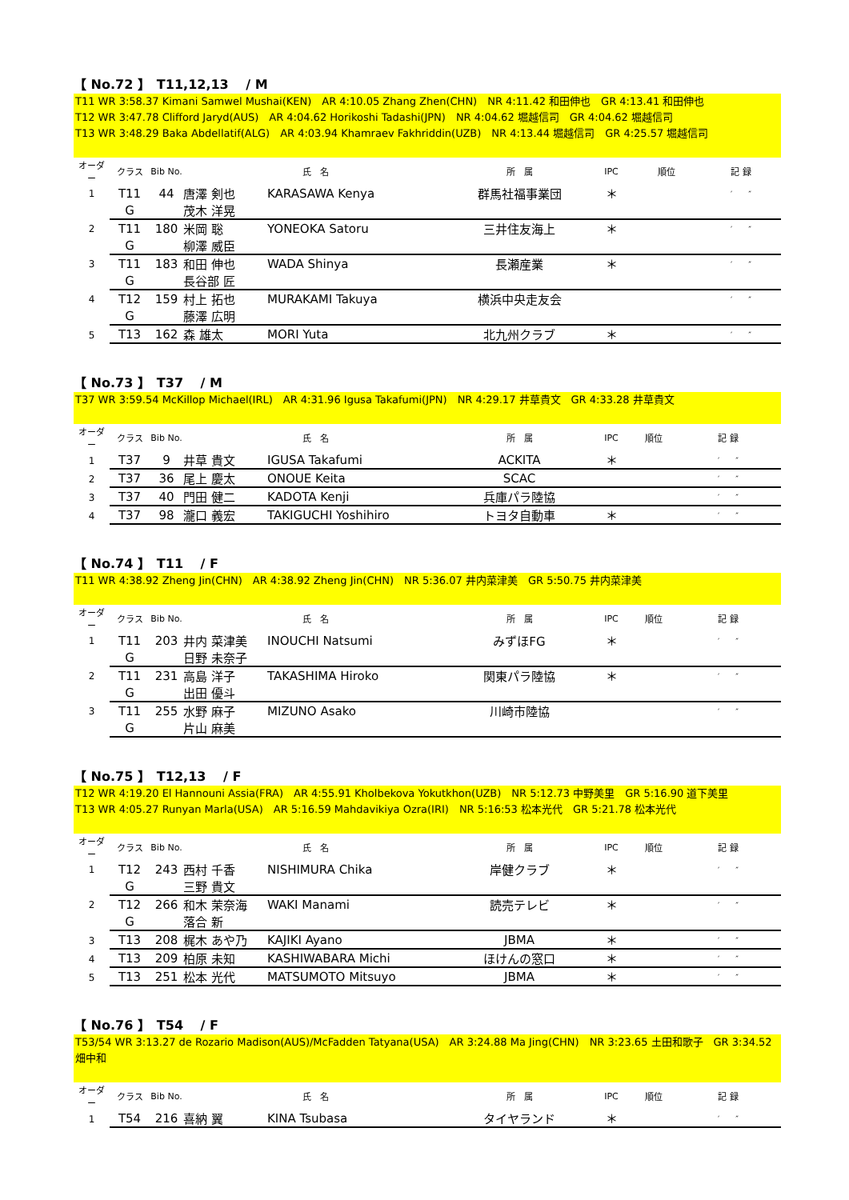【 No.72 】　T11,12,13　 / M
T11 WR 3:58.37 Kimani Samwel Mushai(KEN)　AR 4:10.05 Zhang Zhen(CHN)　NR 4:11.42 和田伸也　GR 4:13.41 和田伸也
T12 WR 3:47.78 Clifford Jaryd(AUS)　AR 4:04.62 Horikoshi Tadashi(JPN)　NR 4:04.62 堀越信司　GR 4:04.62 堀越信司
T13 WR 3:48.29 Baka Abdellatif(ALG)　AR 4:03.94 Khamraev Fakhriddin(UZB)　NR 4:13.44 堀越信司　GR 4:25.57 堀越信司
| オーダー | クラス | Bib No. | 氏 名 | | 所 属 | IPC | 順位 | 記 録 |
| --- | --- | --- | --- | --- | --- | --- | --- | --- |
| 1 | T11 | 44 | 唐澤 剣也 | KARASAWA Kenya | 群馬社福事業団 | ＊ | | ′ ″ |
| | G | | 茂木 洋晃 | | | | | |
| 2 | T11 | 180 | 米岡 聡 | YONEOKA Satoru | 三井住友海上 | ＊ | | ′ ″ |
| | G | | 柳澤 威臣 | | | | | |
| 3 | T11 | 183 | 和田 伸也 | WADA Shinya | 長瀬産業 | ＊ | | ′ ″ |
| | G | | 長谷部 匠 | | | | | |
| 4 | T12 | 159 | 村上 拓也 | MURAKAMI Takuya | 横浜中央走友会 | | | ′ ″ |
| | G | | 藤澤 広明 | | | | | |
| 5 | T13 | 162 | 森 雄太 | MORI Yuta | 北九州クラブ | ＊ | | ′ ″ |
【 No.73 】　T37　 / M
T37 WR 3:59.54 McKillop Michael(IRL)　AR 4:31.96 Igusa Takafumi(JPN)　NR 4:29.17 井草貴文　GR 4:33.28 井草貴文
| オーダー | クラス | Bib No. | 氏 名 | | 所 属 | IPC | 順位 | 記 録 |
| --- | --- | --- | --- | --- | --- | --- | --- | --- |
| 1 | T37 | 9 | 井草 貴文 | IGUSA Takafumi | ACKITA | ＊ | | ′ ″ |
| 2 | T37 | 36 | 尾上 慶太 | ONOUE Keita | SCAC | | | ′ ″ |
| 3 | T37 | 40 | 門田 健二 | KADOTA Kenji | 兵庫パラ陸協 | | | ′ ″ |
| 4 | T37 | 98 | 瀧口 義宏 | TAKIGUCHI Yoshihiro | トヨタ自動車 | ＊ | | ′ ″ |
【 No.74 】　T11　 / F
T11 WR 4:38.92 Zheng Jin(CHN)　AR 4:38.92 Zheng Jin(CHN)　NR 5:36.07 井内菜津美　GR 5:50.75 井内菜津美
| オーダー | クラス | Bib No. | 氏 名 | | 所 属 | IPC | 順位 | 記 録 |
| --- | --- | --- | --- | --- | --- | --- | --- | --- |
| 1 | T11 | 203 | 井内 菜津美 | INOUCHI Natsumi | みずほFG | ＊ | | ′ ″ |
| | G | | 日野 未奈子 | | | | | |
| 2 | T11 | 231 | 高島 洋子 | TAKASHIMA Hiroko | 関東パラ陸協 | ＊ | | ′ ″ |
| | G | | 出田 優斗 | | | | | |
| 3 | T11 | 255 | 水野 麻子 | MIZUNO Asako | 川崎市陸協 | | | ′ ″ |
| | G | | 片山 麻美 | | | | | |
【 No.75 】　T12,13　 / F
T12 WR 4:19.20 El Hannouni Assia(FRA)　AR 4:55.91 Kholbekova Yokutkhon(UZB)　NR 5:12.73 中野美里　GR 5:16.90 道下美里
T13 WR 4:05.27 Runyan Marla(USA)　AR 5:16.59 Mahdavikiya Ozra(IRI)　NR 5:16:53 松本光代　GR 5:21.78 松本光代
| オーダー | クラス | Bib No. | 氏 名 | | 所 属 | IPC | 順位 | 記 録 |
| --- | --- | --- | --- | --- | --- | --- | --- | --- |
| 1 | T12 | 243 | 西村 千香 | NISHIMURA Chika | 岸健クラブ | ＊ | | ′ ″ |
| | G | | 三野 貴文 | | | | | |
| 2 | T12 | 266 | 和木 茉奈海 | WAKI Manami | 読売テレビ | ＊ | | ′ ″ |
| | G | | 落合 新 | | | | | |
| 3 | T13 | 208 | 梶木 あや乃 | KAJIKI Ayano | JBMA | ＊ | | ′ ″ |
| 4 | T13 | 209 | 柏原 未知 | KASHIWABARA Michi | ほけんの窓口 | ＊ | | ′ ″ |
| 5 | T13 | 251 | 松本 光代 | MATSUMOTO Mitsuyo | JBMA | ＊ | | ′ ″ |
【 No.76 】　T54　 / F
T53/54 WR 3:13.27 de Rozario Madison(AUS)/McFadden Tatyana(USA)　AR 3:24.88 Ma Jing(CHN)　NR 3:23.65 土田和歌子　GR 3:34.52 畑中和
| オーダー | クラス | Bib No. | 氏 名 | | 所 属 | IPC | 順位 | 記 録 |
| --- | --- | --- | --- | --- | --- | --- | --- | --- |
| 1 | T54 | 216 | 喜納 翼 | KINA Tsubasa | タイヤランド | ＊ | | ′ ″ |